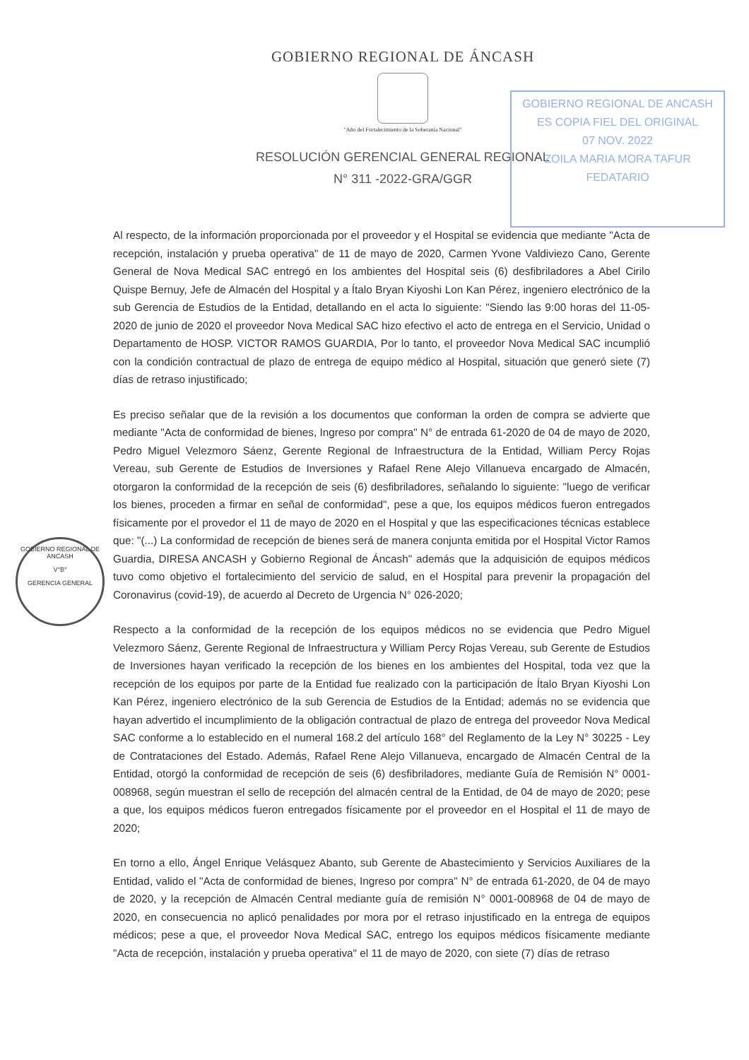GOBIERNO REGIONAL DE ÁNCASH
"Año del Fortalecimiento de la Soberanía Nacional"
RESOLUCIÓN GERENCIAL GENERAL REGIONAL
N° 311 -2022-GRA/GGR
GOBIERNO REGIONAL DE ANCASH
ES COPIA FIEL DEL ORIGINAL
07 NOV. 2022
ZOILA MARIA MORA TAFUR
FEDATARIO
GOBIERNO REGIONAL DE ANCASH
V°B°
GERENCIA GENERAL
Al respecto, de la información proporcionada por el proveedor y el Hospital se evidencia que mediante "Acta de recepción, instalación y prueba operativa" de 11 de mayo de 2020, Carmen Yvone Valdiviezo Cano, Gerente General de Nova Medical SAC entregó en los ambientes del Hospital seis (6) desfibriladores a Abel Cirilo Quispe Bernuy, Jefe de Almacén del Hospital y a Ítalo Bryan Kiyoshi Lon Kan Pérez, ingeniero electrónico de la sub Gerencia de Estudios de la Entidad, detallando en el acta lo siguiente: "Siendo las 9:00 horas del 11-05-2020 de junio de 2020 el proveedor Nova Medical SAC hizo efectivo el acto de entrega en el Servicio, Unidad o Departamento de HOSP. VICTOR RAMOS GUARDIA, Por lo tanto, el proveedor Nova Medical SAC incumplió con la condición contractual de plazo de entrega de equipo médico al Hospital, situación que generó siete (7) días de retraso injustificado;
Es preciso señalar que de la revisión a los documentos que conforman la orden de compra se advierte que mediante "Acta de conformidad de bienes, Ingreso por compra" N° de entrada 61-2020 de 04 de mayo de 2020, Pedro Miguel Velezmoro Sáenz, Gerente Regional de Infraestructura de la Entidad, William Percy Rojas Vereau, sub Gerente de Estudios de Inversiones y Rafael Rene Alejo Villanueva encargado de Almacén, otorgaron la conformidad de la recepción de seis (6) desfibriladores, señalando lo siguiente: "luego de verificar los bienes, proceden a firmar en señal de conformidad", pese a que, los equipos médicos fueron entregados físicamente por el provedor el 11 de mayo de 2020 en el Hospital y que las especificaciones técnicas establece que: "(...) La conformidad de recepción de bienes será de manera conjunta emitida por el Hospital Victor Ramos Guardia, DIRESA ANCASH y Gobierno Regional de Áncash" además que la adquisición de equipos médicos tuvo como objetivo el fortalecimiento del servicio de salud, en el Hospital para prevenir la propagación del Coronavirus (covid-19), de acuerdo al Decreto de Urgencia N° 026-2020;
Respecto a la conformidad de la recepción de los equipos médicos no se evidencia que Pedro Miguel Velezmoro Sáenz, Gerente Regional de Infraestructura y William Percy Rojas Vereau, sub Gerente de Estudios de Inversiones hayan verificado la recepción de los bienes en los ambientes del Hospital, toda vez que la recepción de los equipos por parte de la Entidad fue realizado con la participación de Ítalo Bryan Kiyoshi Lon Kan Pérez, ingeniero electrónico de la sub Gerencia de Estudios de la Entidad; además no se evidencia que hayan advertido el incumplimiento de la obligación contractual de plazo de entrega del proveedor Nova Medical SAC conforme a lo establecido en el numeral 168.2 del artículo 168° del Reglamento de la Ley N° 30225 - Ley de Contrataciones del Estado. Además, Rafael Rene Alejo Villanueva, encargado de Almacén Central de la Entidad, otorgó la conformidad de recepción de seis (6) desfibriladores, mediante Guía de Remisión N° 0001-008968, según muestran el sello de recepción del almacén central de la Entidad, de 04 de mayo de 2020; pese a que, los equipos médicos fueron entregados físicamente por el proveedor en el Hospital el 11 de mayo de 2020;
En torno a ello, Ángel Enrique Velásquez Abanto, sub Gerente de Abastecimiento y Servicios Auxiliares de la Entidad, valido el "Acta de conformidad de bienes, Ingreso por compra" N° de entrada 61-2020, de 04 de mayo de 2020, y la recepción de Almacén Central mediante guía de remisión N° 0001-008968 de 04 de mayo de 2020, en consecuencia no aplicó penalidades por mora por el retraso injustificado en la entrega de equipos médicos; pese a que, el proveedor Nova Medical SAC, entrego los equipos médicos físicamente mediante "Acta de recepción, instalación y prueba operativa" el 11 de mayo de 2020, con siete (7) días de retraso